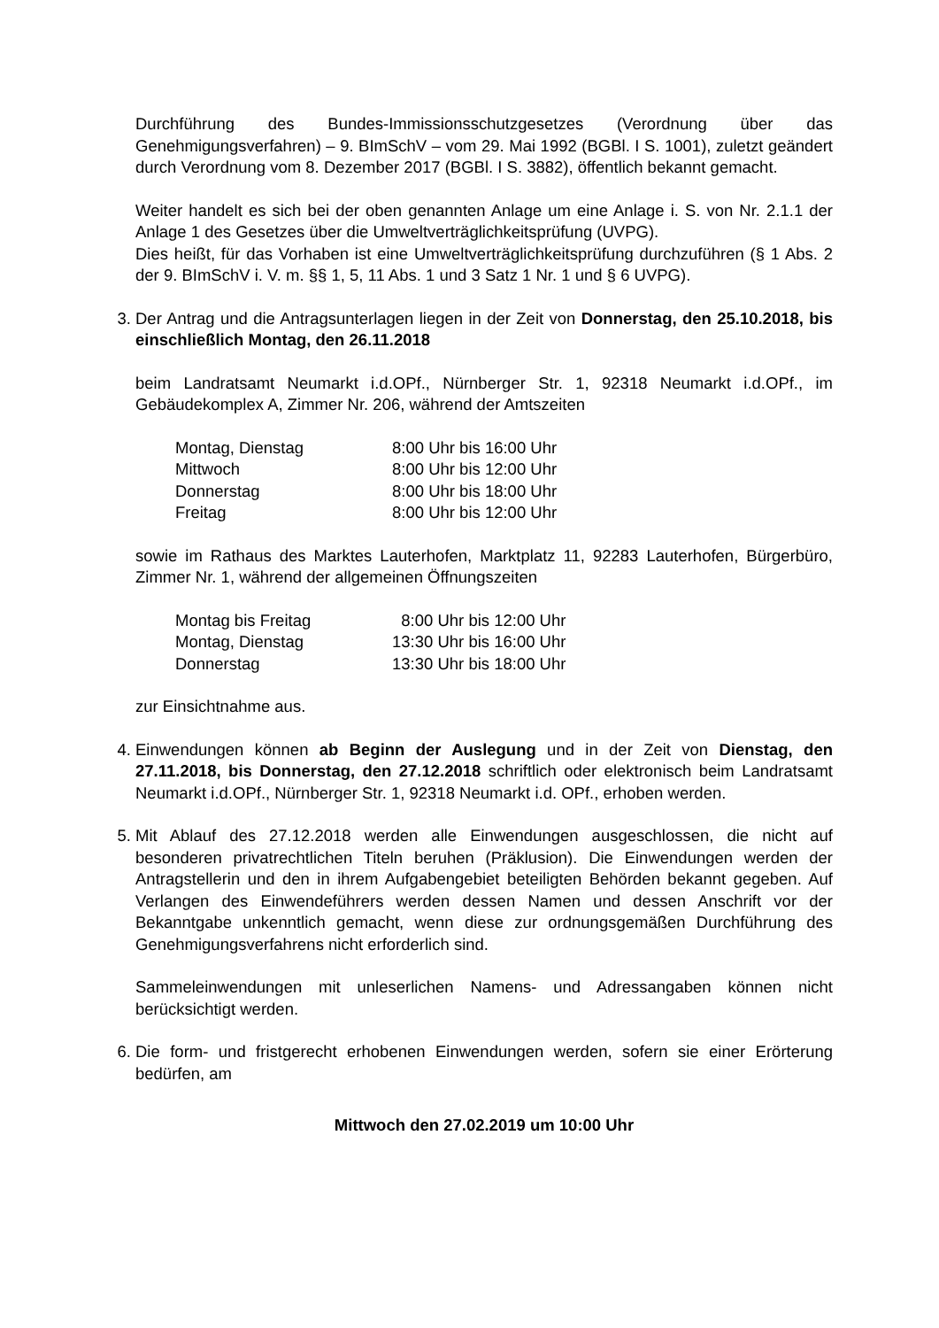Durchführung des Bundes-Immissionsschutzgesetzes (Verordnung über das Genehmigungsverfahren) – 9. BImSchV – vom 29. Mai 1992 (BGBl. I S. 1001), zuletzt geändert durch Verordnung vom 8. Dezember 2017 (BGBl. I S. 3882), öffentlich bekannt gemacht.
Weiter handelt es sich bei der oben genannten Anlage um eine Anlage i. S. von Nr. 2.1.1 der Anlage 1 des Gesetzes über die Umweltverträglichkeitsprüfung (UVPG).
Dies heißt, für das Vorhaben ist eine Umweltverträglichkeitsprüfung durchzuführen (§ 1 Abs. 2 der 9. BImSchV i. V. m. §§ 1, 5, 11 Abs. 1 und 3 Satz 1 Nr. 1 und § 6 UVPG).
3. Der Antrag und die Antragsunterlagen liegen in der Zeit von Donnerstag, den 25.10.2018, bis einschließlich Montag, den 26.11.2018
beim Landratsamt Neumarkt i.d.OPf., Nürnberger Str. 1, 92318 Neumarkt i.d.OPf., im Gebäudekomplex A, Zimmer Nr. 206, während der Amtszeiten
| Montag, Dienstag | 8:00 Uhr bis 16:00 Uhr |
| Mittwoch | 8:00 Uhr bis 12:00 Uhr |
| Donnerstag | 8:00 Uhr bis 18:00 Uhr |
| Freitag | 8:00 Uhr bis 12:00 Uhr |
sowie im Rathaus des Marktes Lauterhofen, Marktplatz 11, 92283 Lauterhofen, Bürgerbüro, Zimmer Nr. 1, während der allgemeinen Öffnungszeiten
| Montag bis Freitag | 8:00 Uhr bis 12:00 Uhr |
| Montag, Dienstag | 13:30 Uhr bis 16:00 Uhr |
| Donnerstag | 13:30 Uhr bis 18:00 Uhr |
zur Einsichtnahme aus.
4. Einwendungen können ab Beginn der Auslegung und in der Zeit von Dienstag, den 27.11.2018, bis Donnerstag, den 27.12.2018 schriftlich oder elektronisch beim Landratsamt Neumarkt i.d.OPf., Nürnberger Str. 1, 92318 Neumarkt i.d. OPf., erhoben werden.
5. Mit Ablauf des 27.12.2018 werden alle Einwendungen ausgeschlossen, die nicht auf besonderen privatrechtlichen Titeln beruhen (Präklusion). Die Einwendungen werden der Antragstellerin und den in ihrem Aufgabengebiet beteiligten Behörden bekannt gegeben. Auf Verlangen des Einwendeführers werden dessen Namen und dessen Anschrift vor der Bekanntgabe unkenntlich gemacht, wenn diese zur ordnungsgemäßen Durchführung des Genehmigungsverfahrens nicht erforderlich sind.
Sammeleinwendungen mit unleserlichen Namens- und Adressangaben können nicht berücksichtigt werden.
6. Die form- und fristgerecht erhobenen Einwendungen werden, sofern sie einer Erörterung bedürfen, am
Mittwoch den 27.02.2019 um 10:00 Uhr